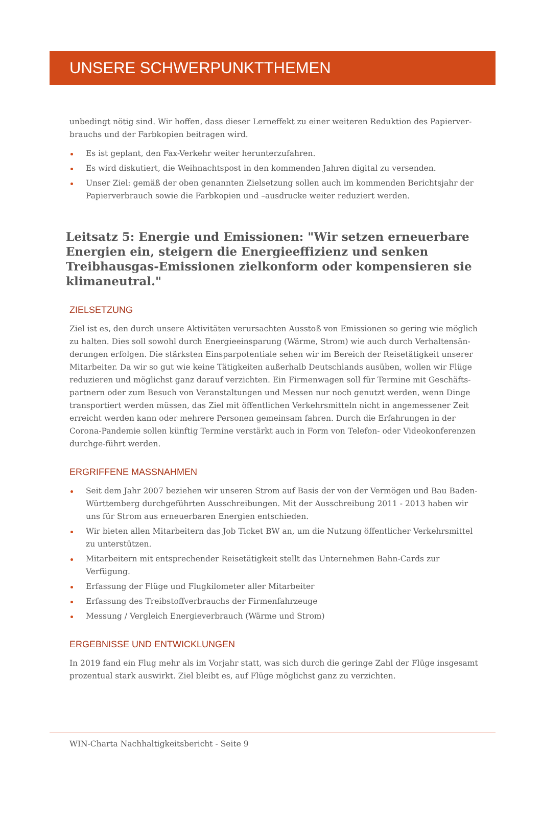UNSERE SCHWERPUNKTTHEMEN
unbedingt nötig sind. Wir hoffen, dass dieser Lerneffekt zu einer weiteren Reduktion des Papierver-brauchs und der Farbkopien beitragen wird.
Es ist geplant, den Fax-Verkehr weiter herunterzufahren.
Es wird diskutiert, die Weihnachtspost in den kommenden Jahren digital zu versenden.
Unser Ziel: gemäß der oben genannten Zielsetzung sollen auch im kommenden Berichtsjahr der Papierverbrauch sowie die Farbkopien und –ausdrucke weiter reduziert werden.
Leitsatz 5: Energie und Emissionen: "Wir setzen erneuerbare Energien ein, steigern die Energieeffizienz und senken Treibhausgas-Emissionen zielkonform oder kompensieren sie klimaneutral."
ZIELSETZUNG
Ziel ist es, den durch unsere Aktivitäten verursachten Ausstoß von Emissionen so gering wie möglich zu halten. Dies soll sowohl durch Energieeinsparung (Wärme, Strom) wie auch durch Verhaltensän-derungen erfolgen. Die stärksten Einsparpotentiale sehen wir im Bereich der Reisetätigkeit unserer Mitarbeiter. Da wir so gut wie keine Tätigkeiten außerhalb Deutschlands ausüben, wollen wir Flüge reduzieren und möglichst ganz darauf verzichten. Ein Firmenwagen soll für Termine mit Geschäfts-partnern oder zum Besuch von Veranstaltungen und Messen nur noch genutzt werden, wenn Dinge transportiert werden müssen, das Ziel mit öffentlichen Verkehrsmitteln nicht in angemessener Zeit erreicht werden kann oder mehrere Personen gemeinsam fahren. Durch die Erfahrungen in der Corona-Pandemie sollen künftig Termine verstärkt auch in Form von Telefon- oder Videokonferenzen durchge-führt werden.
ERGRIFFENE MASSNAHMEN
Seit dem Jahr 2007 beziehen wir unseren Strom auf Basis der von der Vermögen und Bau Baden-Württemberg durchgeführten Ausschreibungen. Mit der Ausschreibung 2011 - 2013 haben wir uns für Strom aus erneuerbaren Energien entschieden.
Wir bieten allen Mitarbeitern das Job Ticket BW an, um die Nutzung öffentlicher Verkehrsmittel zu unterstützen.
Mitarbeitern mit entsprechender Reisetätigkeit stellt das Unternehmen Bahn-Cards zur Verfügung.
Erfassung der Flüge und Flugkilometer aller Mitarbeiter
Erfassung des Treibstoffverbrauchs der Firmenfahrzeuge
Messung / Vergleich Energieverbrauch (Wärme und Strom)
ERGEBNISSE UND ENTWICKLUNGEN
In 2019 fand ein Flug mehr als im Vorjahr statt, was sich durch die geringe Zahl der Flüge insgesamt prozentual stark auswirkt. Ziel bleibt es, auf Flüge möglichst ganz zu verzichten.
WIN-Charta Nachhaltigkeitsbericht - Seite 9